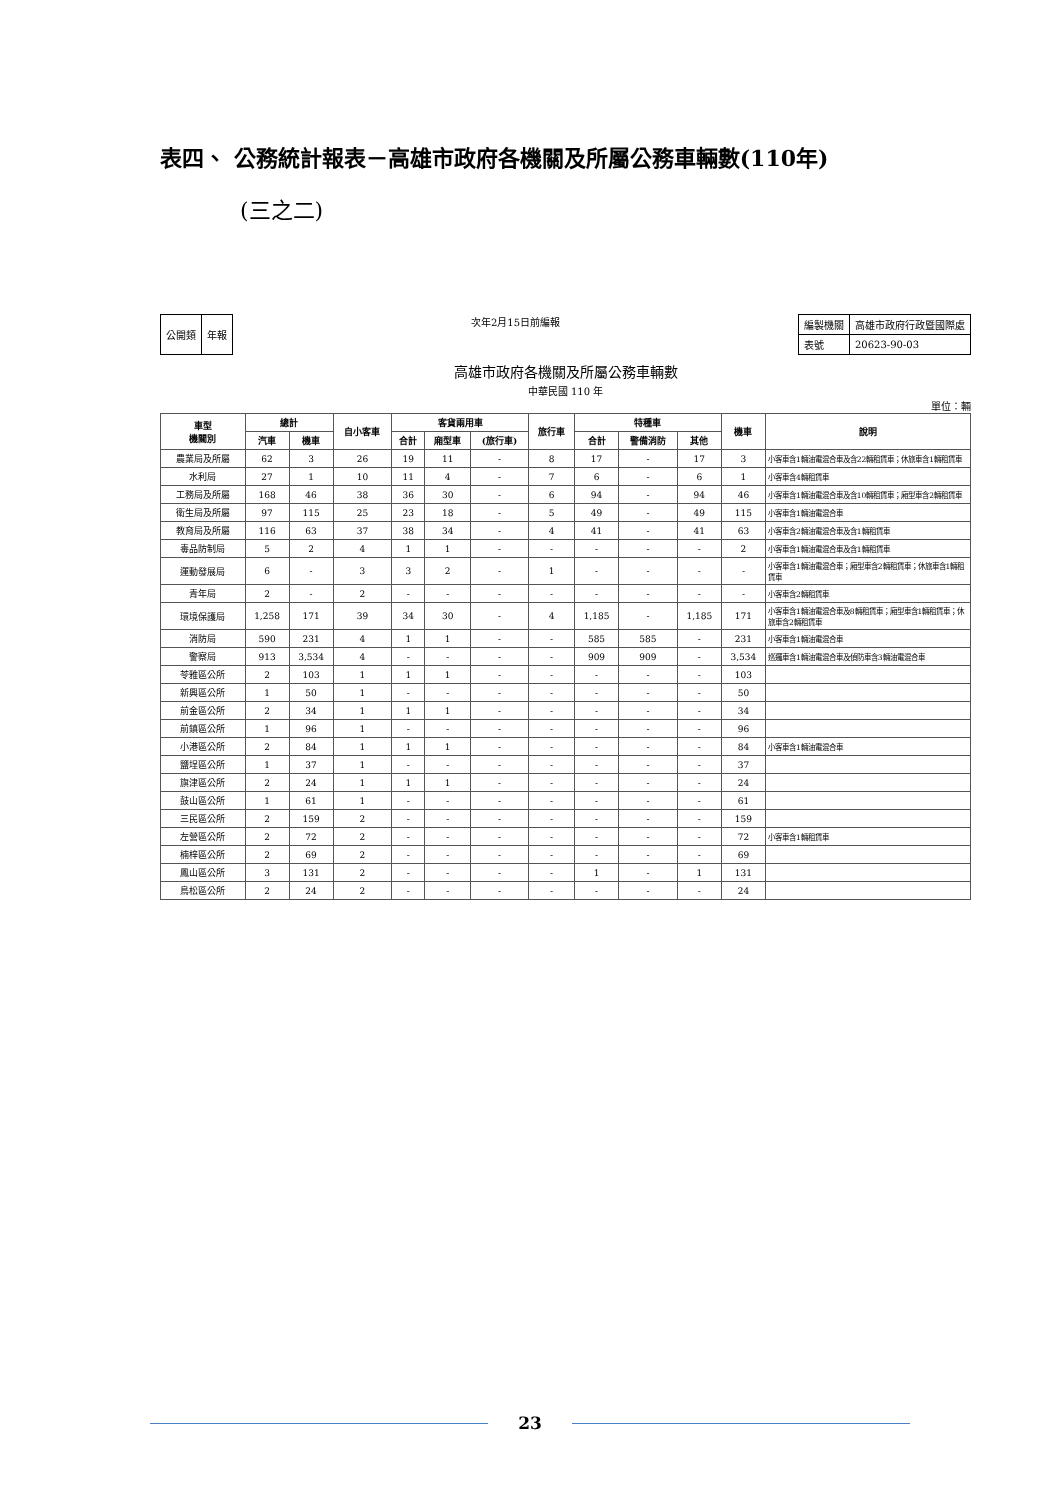表四、 公務統計報表－高雄市政府各機關及所屬公務車輛數(110年)
(三之二)
| 公開類 | 年報 |
次年2月15日前編報
| 編製機關 | 高雄市政府行政暨國際處 |
| 表號 | 20623-90-03 |
高雄市政府各機關及所屬公務車輛數
中華民國 110 年
單位：輛
| 車型 機關別 | 總計 | | 自小客車 | 客貨兩用車 | | | 旅行車 | 特種車 | | | 機車 | 說明 |
| --- | --- | --- | --- | --- | --- | --- | --- | --- | --- | --- | --- | --- |
| | 汽車 | 機車 | | 合計 | 廂型車 | (旅行車) | | 合計 | 警備消防 | 其他 | | |
| 農業局及所屬 | 62 | 3 | 26 | 19 | 11 | - | 8 | 17 | - | 17 | 3 | 小客車含1輛油電混合車及含22輛租賃車；休旅車含1輛租賃車 |
| 水利局 | 27 | 1 | 10 | 11 | 4 | - | 7 | 6 | - | 6 | 1 | 小客車含4輛租賃車 |
| 工務局及所屬 | 168 | 46 | 38 | 36 | 30 | - | 6 | 94 | - | 94 | 46 | 小客車含1輛油電混合車及含10輛租賃車；廂型車含2輛租賃車 |
| 衛生局及所屬 | 97 | 115 | 25 | 23 | 18 | - | 5 | 49 | - | 49 | 115 | 小客車含1輛油電混合車 |
| 教育局及所屬 | 116 | 63 | 37 | 38 | 34 | - | 4 | 41 | - | 41 | 63 | 小客車含2輛油電混合車及含1輛租賃車 |
| 毒品防制局 | 5 | 2 | 4 | 1 | 1 | - | - | - | - | - | 2 | 小客車含1輛油電混合車及含1輛租賃車 |
| 運動發展局 | 6 | - | 3 | 3 | 2 | - | 1 | - | - | - | - | 小客車含1輛油電混合車；廂型車含2輛租賃車；休旅車含1輛租賃車 |
| 青年局 | 2 | - | 2 | - | - | - | - | - | - | - | - | 小客車含2輛租賃車 |
| 環境保護局 | 1,258 | 171 | 39 | 34 | 30 | - | 4 | 1,185 | - | 1,185 | 171 | 小客車含1輛油電混合車及8輛租賃車；廂型車含1輛租賃車；休旅車含2輛租賃車 |
| 消防局 | 590 | 231 | 4 | 1 | 1 | - | - | 585 | 585 | - | 231 | 小客車含1輛油電混合車 |
| 警察局 | 913 | 3,534 | 4 | - | - | - | - | 909 | 909 | - | 3,534 | 巡邏車含1輛油電混合車及偵防車含3輛油電混合車 |
| 苓雅區公所 | 2 | 103 | 1 | 1 | 1 | - | - | - | - | - | 103 | |
| 新興區公所 | 1 | 50 | 1 | - | - | - | - | - | - | - | 50 | |
| 前金區公所 | 2 | 34 | 1 | 1 | 1 | - | - | - | - | - | 34 | |
| 前鎮區公所 | 1 | 96 | 1 | - | - | - | - | - | - | - | 96 | |
| 小港區公所 | 2 | 84 | 1 | 1 | 1 | - | - | - | - | - | 84 | 小客車含1輛油電混合車 |
| 鹽埕區公所 | 1 | 37 | 1 | - | - | - | - | - | - | - | 37 | |
| 旗津區公所 | 2 | 24 | 1 | 1 | 1 | - | - | - | - | - | 24 | |
| 鼓山區公所 | 1 | 61 | 1 | - | - | - | - | - | - | - | 61 | |
| 三民區公所 | 2 | 159 | 2 | - | - | - | - | - | - | - | 159 | |
| 左營區公所 | 2 | 72 | 2 | - | - | - | - | - | - | - | 72 | 小客車含1輛租賃車 |
| 楠梓區公所 | 2 | 69 | 2 | - | - | - | - | - | - | - | 69 | |
| 鳳山區公所 | 3 | 131 | 2 | - | - | - | - | 1 | - | 1 | 131 | |
| 鳥松區公所 | 2 | 24 | 2 | - | - | - | - | - | - | - | 24 | |
23